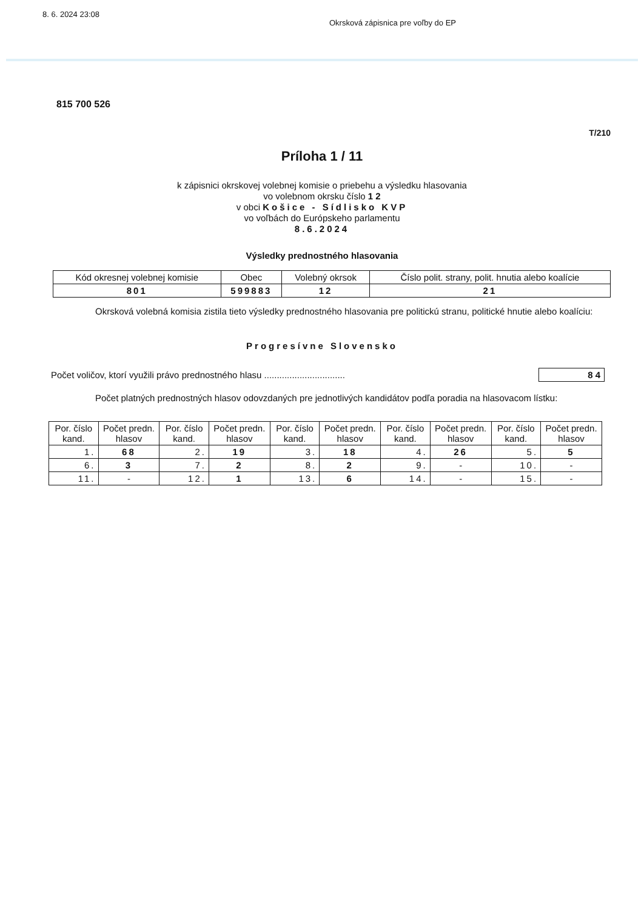8. 6. 2024 23:08 Okrsková zápisnica pre voľby do EP
815 700 526
T/210
Príloha 1 / 11
k zápisnici okrskovej volebnej komisie o priebehu a výsledku hlasovania
vo volebnom okrsku číslo 1 2
v obci Košice - Sídlisko KVP
vo voľbách do Európskeho parlamentu
8.6.2024
Výsledky prednostného hlasovania
| Kód okresnej volebnej komisie | Obec | Volebný okrsok | Číslo polit. strany, polit. hnutia alebo koalície |
| --- | --- | --- | --- |
| 801 | 599883 | 12 | 21 |
Okrsková volebná komisia zistila tieto výsledky prednostného hlasovania pre politickú stranu, politické hnutie alebo koalíciu:
Progresívne Slovensko
Počet voličov, ktorí využili právo prednostného hlasu ................................ 8 4
Počet platných prednostných hlasov odovzdaných pre jednotlivých kandidátov podľa poradia na hlasovacom lístku:
| Por. číslo kand. | Počet predn. hlasov | Por. číslo kand. | Počet predn. hlasov | Por. číslo kand. | Počet predn. hlasov | Por. číslo kand. | Počet predn. hlasov | Por. číslo kand. | Počet predn. hlasov |
| --- | --- | --- | --- | --- | --- | --- | --- | --- | --- |
| 1. | 68 | 2. | 19 | 3. | 18 | 4. | 26 | 5. | 5 |
| 6. | 3 | 7. | 2 | 8. | 2 | 9. | - | 10. | - |
| 11. | - | 12. | 1 | 13. | 6 | 14. | - | 15. | - |